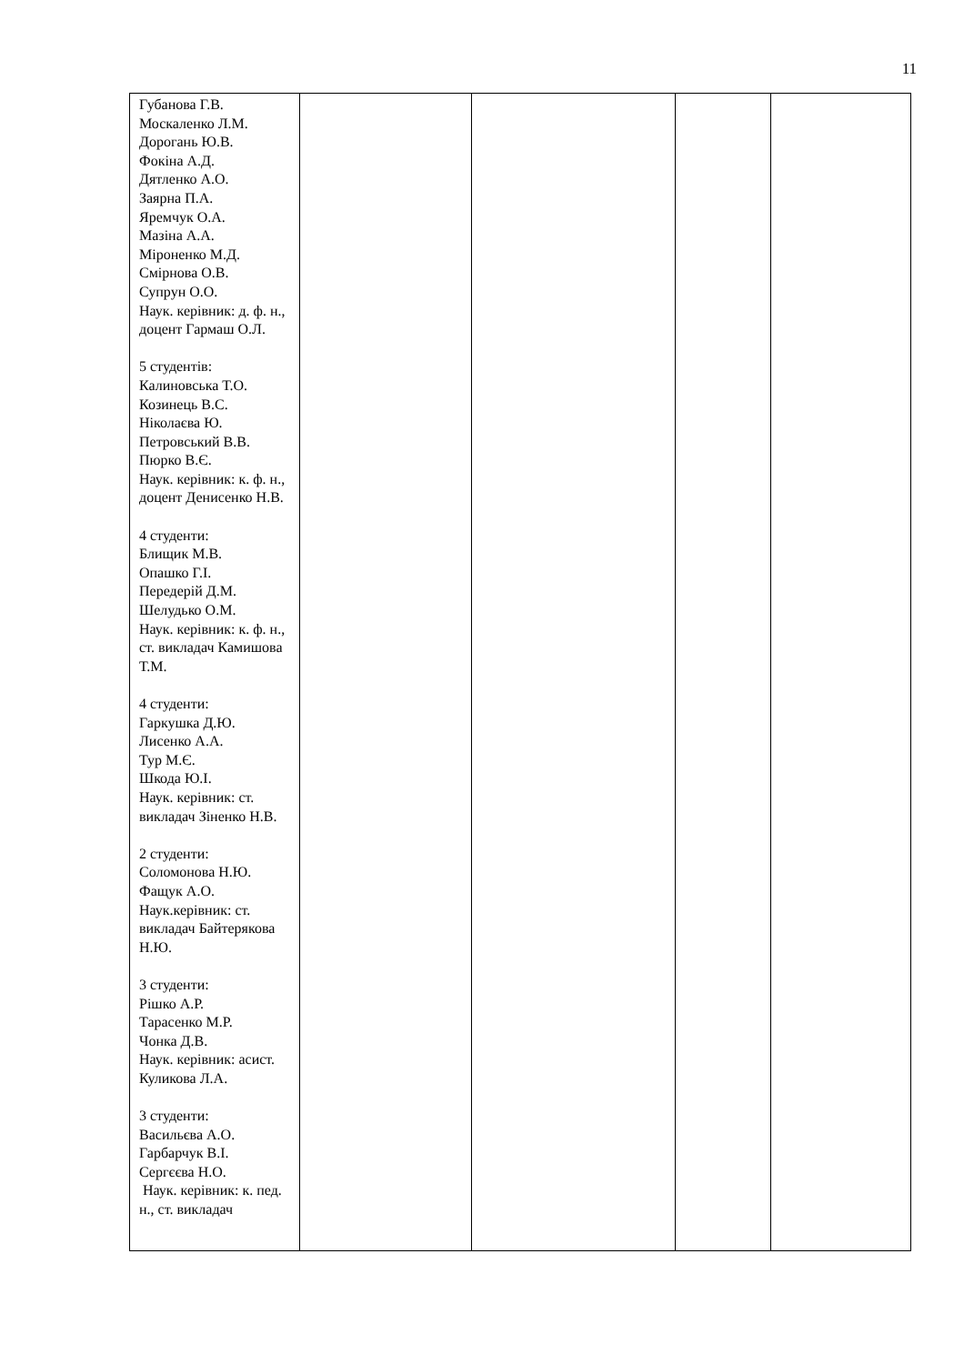11
| Губанова Г.В. Москаленко Л.М. Дорогань Ю.В. Фокіна А.Д. Дятленко А.О. Заярна П.А. Яремчук О.А. Мазіна А.А. Міроненко М.Д. Смірнова О.В. Супрун О.О. Наук. керівник: д. ф. н., доцент Гармаш О.Л. 5 студентів: Калиновська Т.О. Козинець В.С. Ніколаєва Ю. Петровський В.В. Пюрко В.Є. Наук. керівник: к. ф. н., доцент Денисенко Н.В. 4 студенти: Блищик М.В. Опашко Г.І. Передерій Д.М. Шелудько О.М. Наук. керівник: к. ф. н., ст. викладач Камишова Т.М. 4 студенти: Гаркушка Д.Ю. Лисенко А.А. Тур М.Є. Шкода Ю.І. Наук. керівник: ст. викладач Зіненко Н.В. 2 студенти: Соломонова Н.Ю. Фащук А.О. Наук.керівник: ст. викладач Байтерякова Н.Ю. 3 студенти: Рішко А.Р. Тарасенко М.Р. Чонка Д.В. Наук. керівник: асист. Куликова Л.А. 3 студенти: Васильєва А.О. Гарбарчук В.І. Сергєєва Н.О. Наук. керівник: к. пед. н., ст. викладач | | | | |